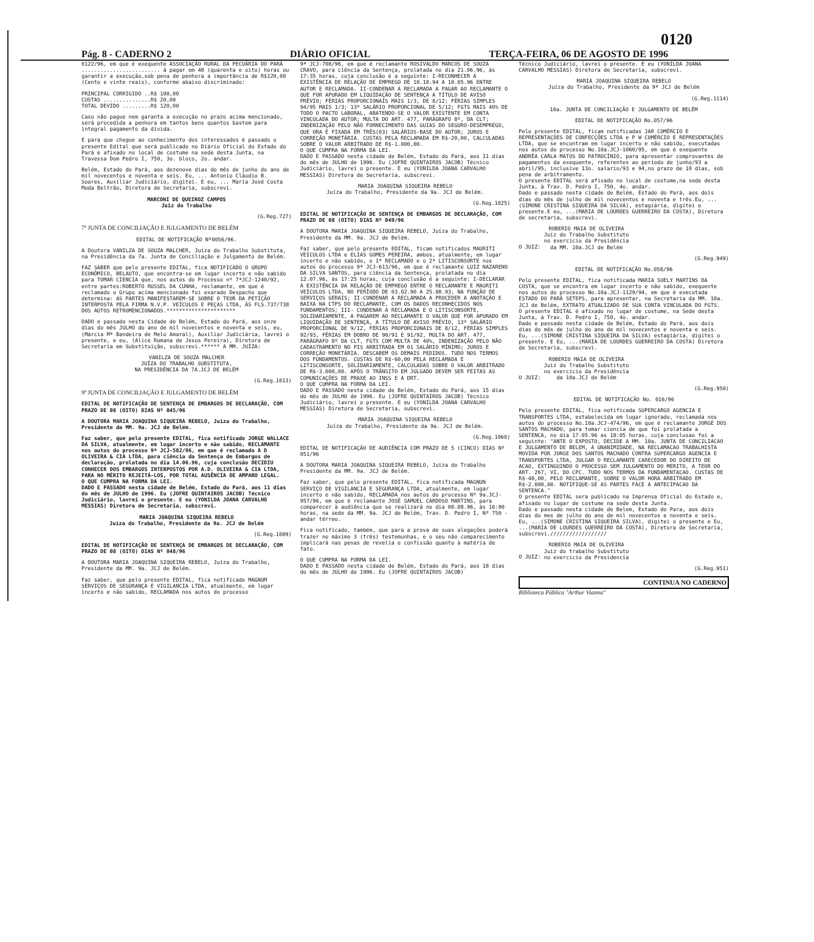0120
Pág. 8 - CADERNO 2 DIÁRIO OFICIAL TERÇA-FEIRA, 06 DE AGOSTO DE 1996
0122/96, em que é exequente ASSOCIAÇÃO RURAL DA PECUÁRIA DO PARÁ ......................... à pagar em 48 (quarenta e oito) horas ou garantir a execução,sob pena de penhora a importância de R$120,00 (Cento e vinte reais), conforme abaixo discriminado:
PRINCIPAL CORRIGIDO ..R$ 100,00
CUSTAS ...............R$ 20,00
TOTAL DEVIDO .........R$ 120,00
Caso não pague nem garanta a execução no prazo acima mencionado, será procedida a penhora em tantos bens quantos bastem para integral pagamento da dívida.
E para que chegue ao conhecimento dos interessados é passado o presente Edital que será publicado no Diário Oficial do Estado do Pará e afixado no local de costume na sede desta Junta, na Travessa Dom Pedro I, 750, 3o. bloco, 2o. andar.
Belém, Estado do Pará, aos dezenove dias do mês de junho do ano de mil novecentos e noventa e seis. Eu, ... Antonio Cláudio B. Soares, Auxiliar Judiciário, digitei. E eu, ... Maria José Costa Moda Beltrão, Diretora de Secretaria, subscrevi.
MARCONI DE QUEIROZ CAMPOS
Juiz do Trabalho
(G.Reg.727)
7ª JUNTA DE CONCILIAÇÃO E JULGAMENTO DE BELÉM
EDITAL DE NOTIFICAÇÃO Nº0056/96.
A Doutora VANILZA DE SOUZA MALCHER, Juíza do Trabalho Substituta, na Presidência da 7a. Junta de Conciliação e Julgamento de Belém.
FAZ SABER que pelo presente EDITAL, fica NOTIFICADO O GRUPO ECONÔMICO, BELAUTO, que encontra-se em lugar incerto e não sabido para TOMAR CIENCIA que, nos autos do Processo nº 7ªJCJ-1240/92, entre partes:ROBERTO RUSSEL DA CUNHA, reclamante, em que é reclamado o Grupo acima mencionado foi exarado Despacho que determina: AS PARTES MANIFESTAREM-SE SOBRE O TEOR DA PETIÇÃO INTERPOSTA PELA FIRMA N.V.P. VEÍCULOS E PEÇAS LTDA, ÀS FLS.737/738 DOS AUTOS RETROMENCIONADOS.**********************
DADO e passado nesta Cidade de Belém, Estado do Pará, aos onze dias do mês JULHO do ano de mil novecentos e noventa e seis, eu, (Márcia Mª Bandeira de Melo Amaral), Auxiliar Judiciária, lavrei o presente, e eu, (Alice Romana de Jesus Pereira), Diretora de Secretaria em Substituição, subscrevi.****** A MM. JUÍZA:
VANILZA DE SOUZA MALCHER
JUÍZA DO TRABALHO SUBSTITUTA,
NA PRESIDÊNCIA DA 7A.JCJ DE BELÉM
(G.Reg.1013)
9ª JUNTA DE CONCILIAÇÃO E JULGAMENTO DE BELÉM
EDITAL DE NOTIFICAÇÃO DE SENTENÇA DE EMBARGOS DE DECLARAÇÃO, COM PRAZO DE 08 (OITO) DIAS Nº 045/96
A DOUTORA MARIA JOAQUINA SIQUEIRA REBELO, Juíza do Trabalho, Presidente da MM. 9a. JCJ de Belém.
Faz saber, que pelo presente EDITAL, fica notificado JORGE WALLACE DA SILVA, atualmente, em lugar incerto e não sabido, RECLAMANTE nos autos do processo 9ª JCJ-582/96, em que é reclamado A D OLIVEIRA & CIA LTDA, para ciência da Sentença de Embargos de declaração, prolatada no dia 14.06.96, cuja conclusão DECIDIU CONHECER DOS EMBARGOS INTERPOSTOS POR A.D. OLIVEIRA & CIA LTDA, PARA NO MÉRITO REJEITÁ-LOS, POR TOTAL AUSÊNCIA DE AMPARO LEGAL.
O QUE CUMPRA NA FORMA DA LEI.
DADO E PASSADO nesta cidade de Belém, Estado do Pará, aos 11 dias do mês de JULHO de 1996. Eu (JOFRE QUINTAIROS JACOB) Técnico Judiciário, lavrei o presente. E eu (YONILDA JOANA CARVALHO MESSIAS) Diretora de Secretaria, subscrevi.
MARIA JOAQUINA SIQUEIRA REBELO
Juíza do Trabalho, Presidente da 9a. JCJ de Belém
(G.Reg.1009)
EDITAL DE NOTIFICAÇÃO DE SENTENÇA DE EMBARGOS DE DECLARAÇÃO, COM PRAZO DE 08 (OITO) DIAS Nº 048/96
A DOUTORA MARIA JOAQUINA SIQUEIRA REBELO, Juíza do Trabalho, Presidente da MM. 9a. JCJ de Belém.
Faz saber, que pelo presente EDITAL, fica notificado MAGNUM SERVIÇOS DE SEGURANÇA E VIGILANCIA LTDA, atualmente, em lugar incerto e não sabido, RECLAMADA nos autos do processo
9ª JCJ-708/96, em que é reclamante ROSIVALDO MARCOS DE SOUZA CRAVO, para ciência da Sentença, prolatada no dia 21.06.96, às 17:35 horas, cuja conclusão é a seguinte: I-RECONHECER A EXISTÊNCIA DE RELAÇÃO DE EMPREGO DE 10.10.94 A 10.05.96 ENTRE AUTOR E RECLAMADA. II-CONDENAR A RECLAMADA A PAGAR AO RECLAMANTE O QUE FOR APURADO EM LIQUIDAÇÃO DE SENTENÇA A TÍTULO DE AVISO PRÉVIO; FÉRIAS PROPORCIONAIS MAIS 1/3, DE 8/12; FÉRIAS SIMPLES 94/95 MAIS 1/3; 13º SALÁRIO PROPORCIONAL DE 5/12; FGTS MAIS 40% DE TODO O PACTO LABORAL, ABATENDO-SE O VALOR EXISTENTE EM CONTA VINCULADA DO AUTOR; MULTA DO ART. 477, PARÁGRAFO 8º, DA CLT; INDENIZAÇÃO PELO NÃO FORNECIMENTO DAS GUIAS DO SEGURO-DESEMPREGO, QUE ORA É FIXADA EM TRÊS(03) SALÁRIOS-BASE DO AUTOR; JUROS E CORREÇÃO MONETÁRIA. CUSTAS PELA RECLAMADA EM R$-20,00, CALCULADAS SOBRE O VALOR ARBITRADO DE R$-1.000,00.
O QUE CUMPRA NA FORMA DA LEI.
DADO E PASSADO nesta cidade de Belém, Estado do Pará, aos 11 dias do mês de JULHO de 1996. Eu (JOFRE QUINTAIROS JACOB) Técnico Judiciário, lavrei o presente. E eu (YONILDA JOANA CARVALHO MESSIAS) Diretora de Secretaria, subscrevi.
MARIA JOAQUINA SIQUEIRA REBELO
Juíza do Trabalho, Presidente da 9a. JCJ de Belém.
(G.Reg.1025)
EDITAL DE NOTIFICAÇÃO DE SENTENÇA DE EMBARGOS DE DECLARAÇÃO, COM PRAZO DE 08 (OITO) DIAS Nº 049/96
A DOUTORA MARIA JOAQUINA SIQUEIRA REBELO, Juíza do Trabalho, Presidente da MM. 9a. JCJ de Belém.
Faz saber, que pelo presente EDITAL, ficam notificados MAURITI VEICULOS LTDA e ELIAS GOMES PEREIRA, ambos, atualmente, em lugar incerto e não sabido, o 1º RECLAMADO e o 2º LITISCONSORTE nos autos do processo 9ª JCJ-613/96, em que é reclamante LUIZ NAZARENO DA SILVA SANTOS, para ciência da Sentença, prolatada no dia 12.07.96, às 17:25 horas, cuja conclusão é a seguinte: I-DECLARAR A EXISTÊNCIA DA RELAÇÃO DE EMPREGO ENTRE O RECLAMANTE E MAURITI VEÍCULOS LTDA, NO PERÍODO DE 03.02.90 A 25.08.93, NA FUNÇÃO DE SERVIÇOS GERAIS; II-CONDENAR A RECLAMADA A PROCEDER A ANOTAÇÃO E BAIXA NA CTPS DO RECLAMANTE, COM OS DADOS RECONHECIDOS NOS FUNDAMENTOS; III- CONDENAR A RECLAMADA E O LITISCONSORTE, SOLIDARIAMENTE, A PAGAREM AO RECLAMANTE O VALOR QUE FOR APURADO EM LIQUIDAÇÃO DE SENTENÇA, A TÍTULO DE AVISO PRÉVIO, 13º SALÁRIO PROPORCIONAL DE 9/12, FÉRIAS PROPORCIONAIS DE 8/12, FÉRIAS SIMPLES 92/93, FÉRIAS EM DOBRO DE 90/91 E 91/92, MULTA DO ART. 477, PARÁGRAFO 8º DA CLT, FGTS COM MULTA DE 40%, INDENIZAÇÃO PELO NÃO CADASTRAMENTO NO PIS ARBITRADA EM 01 SALÁRIO MÍNIMO; JUROS E CORREÇÃO MONETÁRIA. DESCABEM OS DEMAIS PEDIDOS. TUDO NOS TERMOS DOS FUNDAMENTOS. CUSTAS DE R$-60,00 PELA RECLAMADA E LITISCONSORTE, SOLIDARIAMENTE, CALCULADAS SOBRE O VALOR ARBITRADO DE R$-3.000,00. APÓS O TRÂNSITO EM JULGADO DEVEM SER FEITAS AS COMUNICAÇÕES DE PRAXE AO INSS E A DRT.
O QUE CUMPRA NA FORMA DA LEI.
DADO E PASSADO nesta cidade de Belém, Estado do Pará, aos 15 dias do mês de JULHO de 1996. Eu (JOFRE QUINTAIROS JACOB) Técnico Judiciário, lavrei o presente. E eu (YONILDA JOANA CARVALHO MESSIAS) Diretora de Secretaria, subscrevi.
MARIA JOAQUINA SIQUEIRA REBELO
Juíza do Trabalho, Presidente da 9a. JCJ de Belém.
(G.Reg.1060)
EDITAL DE NOTIFICAÇÃO DE AUDIÊNCIA COM PRAZO DE 5 (CINCO) DIAS Nº 051/96
A DOUTORA MARIA JOAQUINA SIQUEIRA REBELO, Juíza do Trabalho Presidente da MM. 9a. JCJ de Belém.
Faz saber, que pelo presente EDITAL, fica notificada MAGNUN SERVIÇO DE VIGILANCIA E SEGURANÇA LTDA, atualmente, em lugar incerto e não sabido, RECLAMADA nos autos do processo Nº 9a.JCJ-957/96, em que é reclamante JOSÉ SAMUEL CARDOSO MARTINS, para comparecer à audiência que se realizará no dia 08.08.96, às 16:00 horas, na sede da MM. 9a. JCJ de Belém, Trav. D. Pedro I, Nº 750 - andar térreo.
Fica notificado, também, que para a prova de suas alegações poderá trazer no máximo 3 (três) testemunhas, e o seu não comparecimento implicará nas penas de revelia e confissão quanto à matéria de fato.
O QUE CUMPRA NA FORMA DA LEI.
DADO E PASSADO nesta cidade de Belém, Estado do Pará, aos 18 dias do mês de JULHO de 1996. Eu (JOFRE QUINTAIROS JACOB)
Técnico Judiciário, lavrei o presente. E eu (YONILDA JOANA CARVALHO MESSIAS) Diretora de Secretaria, subscrevi.
MARIA JOAQUINA SIQUEIRA REBELO
Juíza do Trabalho, Presidente da 9ª JCJ de Belém
(G.Reg.1114)
10a. JUNTA DE CONCILIAÇÃO E JULGAMENTO DE BELÉM
EDITAL DE NOTIFICAÇÃO No.057/96
Pelo presente EDITAL, ficam notificadas JAR COMÉRCIO E REPRESENTAÇÕES DE CONFECÇÕES LTDA e P W COMÉRCIO E REPRESENTAÇÕES LTDA, que se encontram em lugar incerto e não sabido, executadas nos autos do processo No.10a.JCJ-1060/95, em que é exequente ANDRÉA CARLA MATOS DO PATROCÍNIO, para apresentar comprovantes de pagamentos da exequente, referentes ao período de junho/93 a abril/95, inclusive 13o. salario/93 e 94,no prazo de 10 dias, sob pena de arbitramento.
O presente EDITAL será afixado no local de costume,na sede desta Junta, à Trav. D. Pedro I, 750, 4o. andar.
Dado e passado nesta cidade de Belém, Estado do Pará, aos dois dias do mês de julho de mil novecentos e noventa e três.Eu, ...(SIMONE CRISTINA SIQUEIRA DA SILVA), estagiária, digitei o presente.E eu, ...(MARIA DE LOURDES GUERREIRO DA COSTA), Diretora de secretaria, subscrevi.
O JUIZ: ROBERIO MAIA DE OLIVEIRA
Juiz do Trabalho Substituto
no exercício da Presidência
da MM. 10a.JCJ de Belém
(G.Reg.949)
EDITAL DE NOTIFICAÇÃO No.058/96
Pelo presente EDITAL, fica notificada MARIA SUELY MARTINS DA COSTA, que se encontra em lugar incerto e não sabido, exequente nos autos do processo No.10a.JCJ-1129/94, em que é executada ESTADO DO PARÁ SETEPS, para apresentar, na Secretaria da MM. 10a. JCJ de Belém, EXTRATO ATUALIZADO DE SUA CONTA VINCULADA DO FGTS.
O presente EDITAL é afixado no lugar de costume, na Sede desta Junta, à Trav. D. Pedro I, 750, 4o. andar.
Dado e passado nesta cidade de Belém, Estado do Pará, aos dois dias do mês de julho do ano de mil novecentos e noventa e seis. Eu, ...(SIMONE CRISTINA SIQUEIRA DA SILVA) estagiária, digitei o presente. E Eu, ...(MARIA DE LOURDES GUERREIRO DA COSTA) Diretora de Secretaria, subscrevi.
O JUIZ: ROBERIO MAIA DE OLIVEIRA
Juiz do Trabalho Substituto
no exercício da Presidência
da 10a.JCJ de Belém
(G.Reg.950)
EDITAL DE NOTIFICAÇÃO No. 016/96
Pelo presente EDITAL, fica notificada SUPERCARGO AGENCIA E TRANSPORTES LTDA, estabelecida em lugar ignorado, reclamada nos autos do processo No.10a.JCJ-474/96, em que é reclamante JORGE DOS SANTOS MACHADO, para tomar ciencia de que foi prolatada a SENTENCA, no dia 17.05.96 as 18:05 horas, cuja conclusao foi a seguinte: "ANTE O EXPOSTO, DECIDE A MM. 10a. JUNTA DE CONCILIACAO E JULGAMENTO DE BELEM, A UNANIMIDADE, NA RECLAMACAO TRABALHISTA MOVIDA POR JORGE DOS SANTOS MACHADO CONTRA SUPERCARGO AGENCIA E TRANSPORTES LTDA, JULGAR O RECLAMANTE CARECEDOR DO DIREITO DE ACAO, EXTINGUINDO O PROCESSO SEM JULGAMENTO DO MERITO, A TEOR DO ART. 267, VI, DO CPC. TUDO NOS TERMOS DA FUNDAMENTACAO. CUSTAS DE R$-40,00, PELO RECLAMANTE, SOBRE O VALOR HORA ARBITRADO EM R$-2.000,00. NOTIFIQUE-SE AS PARTES FACE A ANTECIPACAO DA SENTENCA."
O presente EDITAL sera publicado na Imprensa Oficial do Estado e, afixado no lugar de costume na sede desta Junta.
Dado e passado nesta cidade de Belem, Estado do Para, aos dois dias do mes de julho do ano de mil novecentos e noventa e seis. Eu, ...(SIMONE CRISTINA SIQUEIRA SILVA), digitei o presente e Eu, ...(MARIA DE LOURDES GUERREIRO DA COSTA), Diretora de Secretaria, subscrevi.//////////////////
O JUIZ: ROBERIO MAIA DE OLIVEIRA
Juiz do trabalho Substituto
no exercicio da Presidencia
(G.Reg.951)
CONTINUA NO CADERNO
Biblioteca Pública "Arthur Vianna"